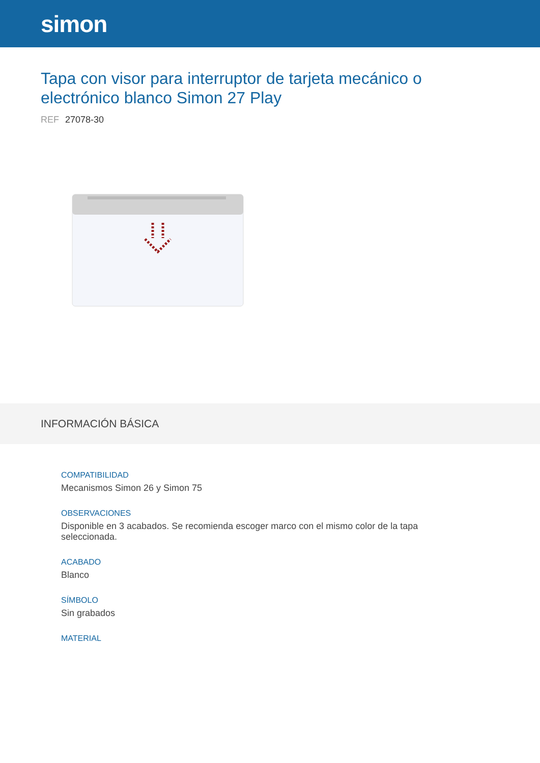simon
Tapa con visor para interruptor de tarjeta mecánico o electrónico blanco Simon 27 Play
REF 27078-30
INFORMACIÓN BÁSICA
COMPATIBILIDAD
Mecanismos Simon 26 y Simon 75
OBSERVACIONES
Disponible en 3 acabados. Se recomienda escoger marco con el mismo color de la tapa seleccionada.
ACABADO
Blanco
SÍMBOLO
Sin grabados
MATERIAL